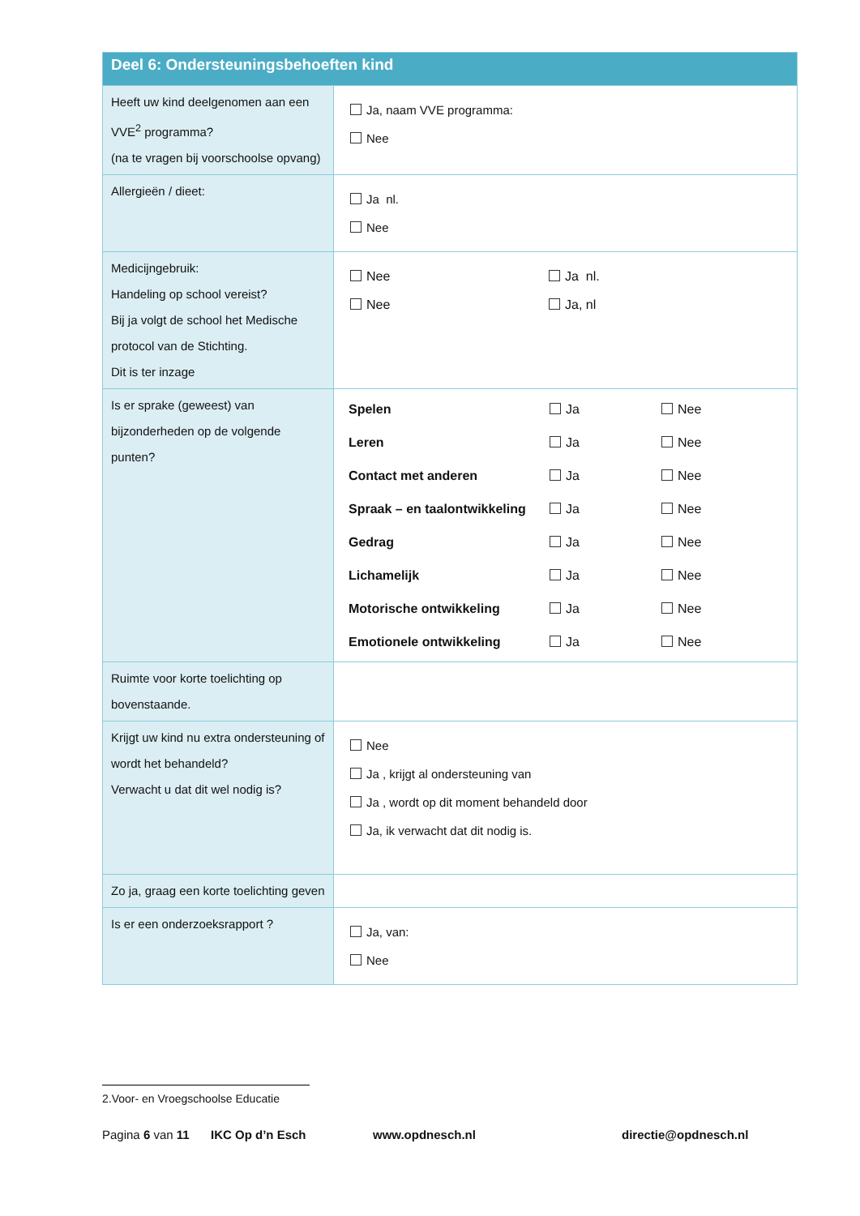| Deel 6: Ondersteuningsbehoeften kind | |
| --- | --- |
| Heeft uw kind deelgenomen aan een VVE<sup>2</sup> programma? (na te vragen bij voorschoolse opvang) | Ja, naam VVE programma: Nee |
| Allergieën / dieet: | Ja nl. Nee |
| Medicijngebruik: Handeling op school vereist? Bij ja volgt de school het Medische protocol van de Stichting. Dit is ter inzage | / Nee / Ja nl. / / Nee / Ja, nl / |
| Is er sprake (geweest) van bijzonderheden op de volgende punten? | / Spelen / Ja / Nee / / Leren / Ja / Nee / / Contact met anderen / Ja / Nee / / Spraak – en taalontwikkeling / Ja / Nee / / Gedrag / Ja / Nee / / Lichamelijk / Ja / Nee / / Motorische ontwikkeling / Ja / Nee / / Emotionele ontwikkeling / Ja / Nee / |
| Ruimte voor korte toelichting op bovenstaande. | |
| Krijgt uw kind nu extra ondersteuning of wordt het behandeld? Verwacht u dat dit wel nodig is? | Nee Ja , krijgt al ondersteuning van Ja , wordt op dit moment behandeld door Ja, ik verwacht dat dit nodig is. |
| Zo ja, graag een korte toelichting geven | |
| Is er een onderzoeksrapport ? | Ja, van: Nee |
2.Voor- en Vroegschoolse Educatie
Pagina 6 van 11 IKC Op d’n Esch www.opdnesch.nl directie@opdnesch.nl